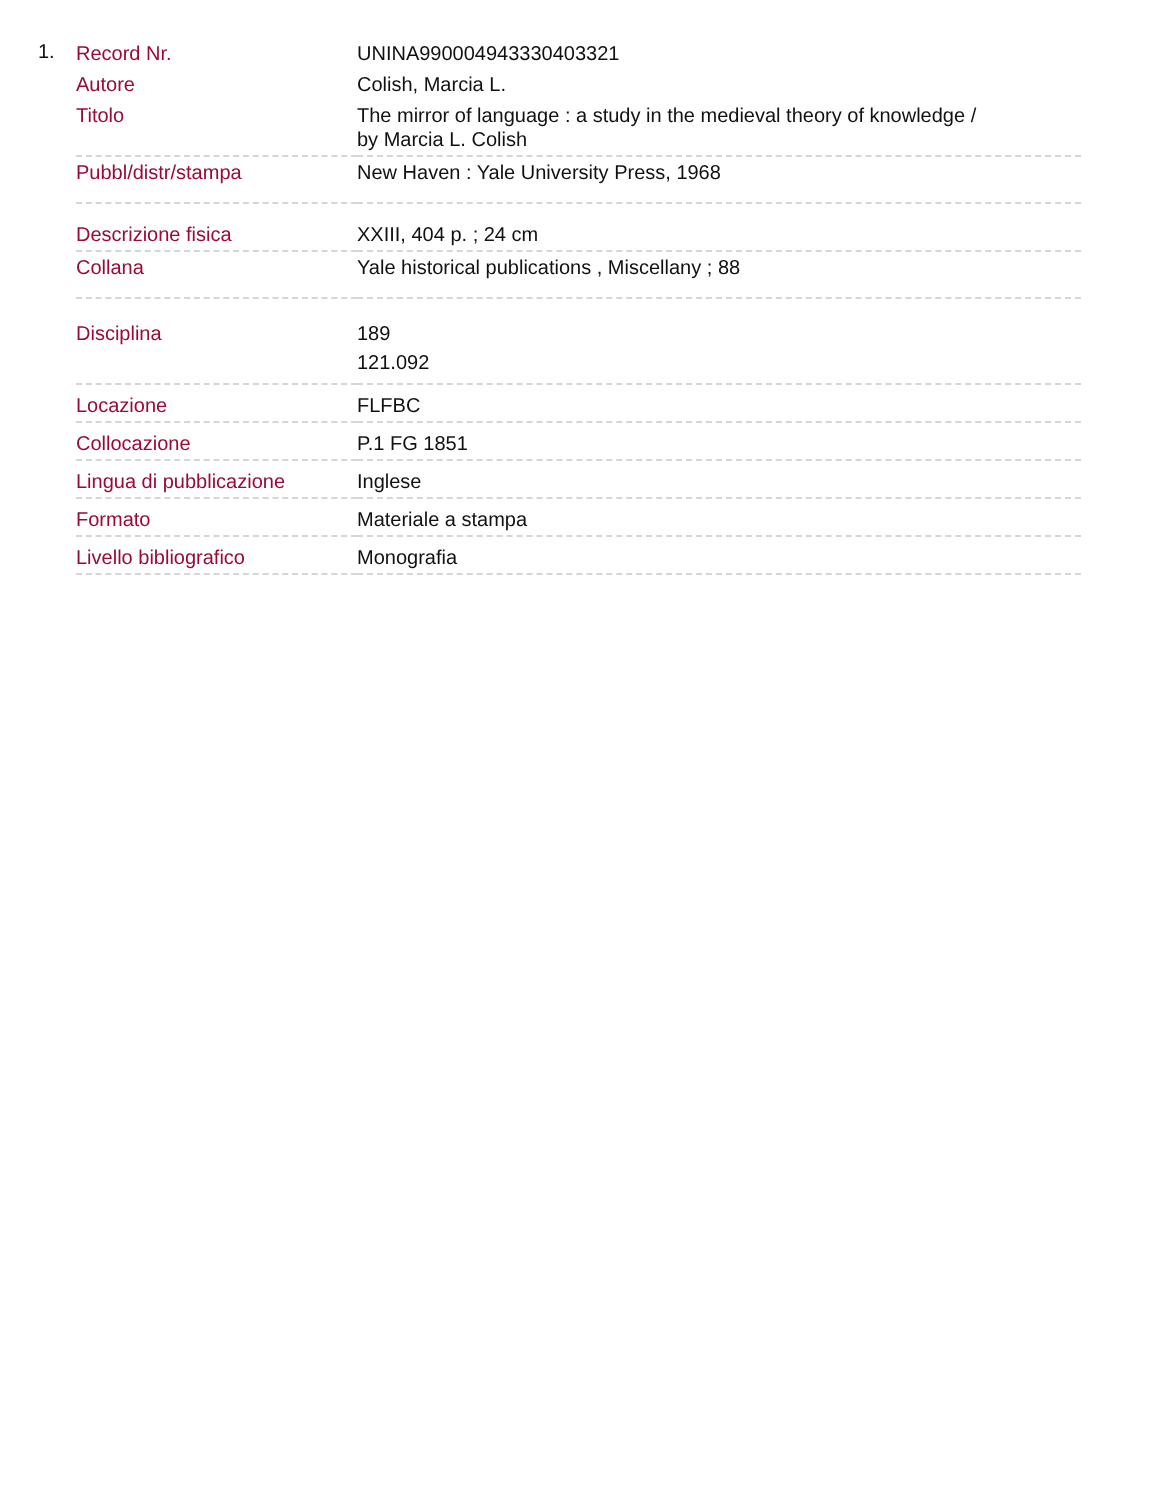1.
| Record Nr. | UNINA990004943330403321 |
| Autore | Colish, Marcia L. |
| Titolo | The mirror of language : a study in the medieval theory of knowledge / by Marcia L. Colish |
| Pubbl/distr/stampa | New Haven : Yale University Press, 1968 |
| Descrizione fisica | XXIII, 404 p. ; 24 cm |
| Collana | Yale historical publications , Miscellany ; 88 |
| Disciplina | 189 121.092 |
| Locazione | FLFBC |
| Collocazione | P.1 FG 1851 |
| Lingua di pubblicazione | Inglese |
| Formato | Materiale a stampa |
| Livello bibliografico | Monografia |